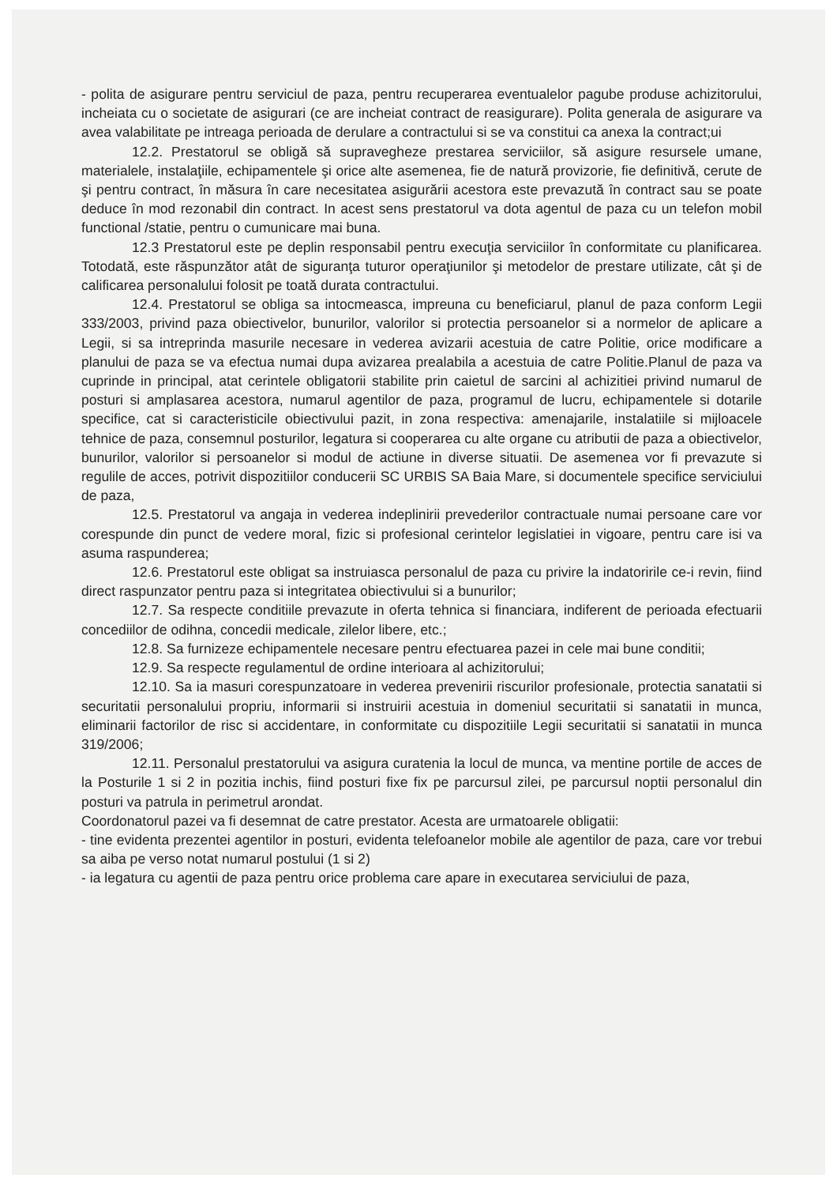- polita de asigurare pentru serviciul de paza, pentru recuperarea eventualelor pagube produse achizitorului, incheiata cu o societate de asigurari (ce are incheiat contract de reasigurare). Polita generala de asigurare va avea valabilitate pe intreaga perioada de derulare a contractului si se va constitui ca anexa la contract;ui
12.2. Prestatorul se obligă să supravegheze prestarea serviciilor, să asigure resursele umane, materialele, instalaţiile, echipamentele şi orice alte asemenea, fie de natură provizorie, fie definitivă, cerute de şi pentru contract, în măsura în care necesitatea asigurării acestora este prevazută în contract sau se poate deduce în mod rezonabil din contract. In acest sens prestatorul va dota agentul de paza cu un telefon mobil functional /statie, pentru o cumunicare mai buna.
12.3 Prestatorul este pe deplin responsabil pentru execuţia serviciilor în conformitate cu planificarea. Totodată, este răspunzător atât de siguranţa tuturor operaţiunilor şi metodelor de prestare utilizate, cât şi de calificarea personalului folosit pe toată durata contractului.
12.4. Prestatorul se obliga sa intocmeasca, impreuna cu beneficiarul, planul de paza conform Legii 333/2003, privind paza obiectivelor, bunurilor, valorilor si protectia persoanelor si a normelor de aplicare a Legii, si sa intreprinda masurile necesare in vederea avizarii acestuia de catre Politie, orice modificare a planului de paza se va efectua numai dupa avizarea prealabila a acestuia de catre Politie.Planul de paza va cuprinde in principal, atat cerintele obligatorii stabilite prin caietul de sarcini al achizitiei privind numarul de posturi si amplasarea acestora, numarul agentilor de paza, programul de lucru, echipamentele si dotarile specifice, cat si caracteristicile obiectivului pazit, in zona respectiva: amenajarile, instalatiile si mijloacele tehnice de paza, consemnul posturilor, legatura si cooperarea cu alte organe cu atributii de paza a obiectivelor, bunurilor, valorilor si persoanelor si modul de actiune in diverse situatii. De asemenea vor fi prevazute si regulile de acces, potrivit dispozitiilor conducerii SC URBIS SA Baia Mare, si documentele specifice serviciului de paza,
12.5. Prestatorul va angaja in vederea indeplinirii prevederilor contractuale numai persoane care vor corespunde din punct de vedere moral, fizic si profesional cerintelor legislatiei in vigoare, pentru care isi va asuma raspunderea;
12.6. Prestatorul este obligat sa instruiasca personalul de paza cu privire la indatoririle ce-i revin, fiind direct raspunzator pentru paza si integritatea obiectivului si a bunurilor;
12.7. Sa respecte conditiile prevazute in oferta tehnica si financiara, indiferent de perioada efectuarii concediilor de odihna, concedii medicale, zilelor libere, etc.;
12.8. Sa furnizeze echipamentele necesare pentru efectuarea pazei in cele mai bune conditii;
12.9. Sa respecte regulamentul de ordine interioara al achizitorului;
12.10. Sa ia masuri corespunzatoare in vederea prevenirii riscurilor profesionale, protectia sanatatii si securitatii personalului propriu, informarii si instruirii acestuia in domeniul securitatii si sanatatii in munca, eliminarii factorilor de risc si accidentare, in conformitate cu dispozitiile Legii securitatii si sanatatii in munca 319/2006;
12.11. Personalul prestatorului va asigura curatenia la locul de munca, va mentine portile de acces de la Posturile 1 si 2 in pozitia inchis, fiind posturi fixe fix pe parcursul zilei, pe parcursul noptii personalul din posturi va patrula in perimetrul arondat.
Coordonatorul pazei va fi desemnat de catre prestator. Acesta are urmatoarele obligatii:
- tine evidenta prezentei agentilor in posturi, evidenta telefoanelor mobile ale agentilor de paza, care vor trebui sa aiba pe verso notat numarul postului (1 si 2)
- ia legatura cu agentii de paza pentru orice problema care apare in executarea serviciului de paza,